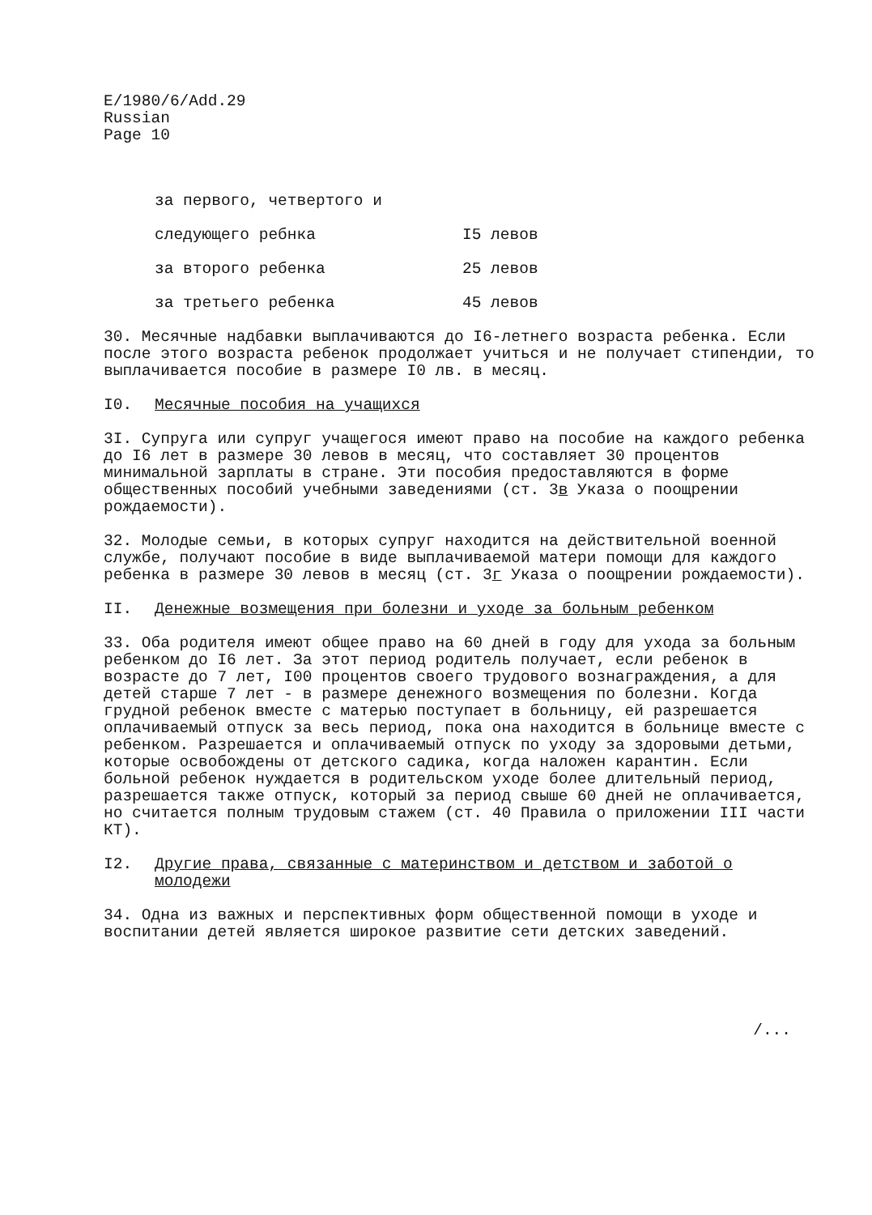E/1980/6/Add.29
Russian
Page 10
за первого, четвертого и
следующего ребнка I5 левов
за второго ребенка 25 левов
за третьего ребенка 45 левов
30. Месячные надбавки выплачиваются до I6-летнего возраста ребенка. Если после этого возраста ребенок продолжает учиться и не получает стипендии, то выплачивается пособие в размере I0 лв. в месяц.
I0. Месячные пособия на учащихся
3I. Супруга или супруг учащегося имеют право на пособие на каждого ребенка до I6 лет в размере 30 левов в месяц, что составляет 30 процентов минимальной зарплаты в стране. Эти пособия предоставляются в форме общественных пособий учебными заведениями (ст. 3в Указа о поощрении рождаемости).
32. Молодые семьи, в которых супруг находится на действительной военной службе, получают пособие в виде выплачиваемой матери помощи для каждого ребенка в размере 30 левов в месяц (ст. 3г Указа о поощрении рождаемости).
II. Денежные возмещения при болезни и уходе за больным ребенком
33. Оба родителя имеют общее право на 60 дней в году для ухода за больным ребенком до I6 лет. За этот период родитель получает, если ребенок в возрасте до 7 лет, I00 процентов своего трудового вознаграждения, а для детей старше 7 лет - в размере денежного возмещения по болезни. Когда грудной ребенок вместе с матерью поступает в больницу, ей разрешается оплачиваемый отпуск за весь период, пока она находится в больнице вместе с ребенком. Разрешается и оплачиваемый отпуск по уходу за здоровыми детьми, которые освобождены от детского садика, когда наложен карантин. Если больной ребенок нуждается в родительском уходе более длительный период, разрешается также отпуск, который за период свыше 60 дней не оплачивается, но считается полным трудовым стажем (ст. 40 Правила о приложении III части КТ).
I2. Другие права, связанные с материнством и детством и заботой о молодежи
34. Одна из важных и перспективных форм общественной помощи в уходе и воспитании детей является широкое развитие сети детских заведений.
/...